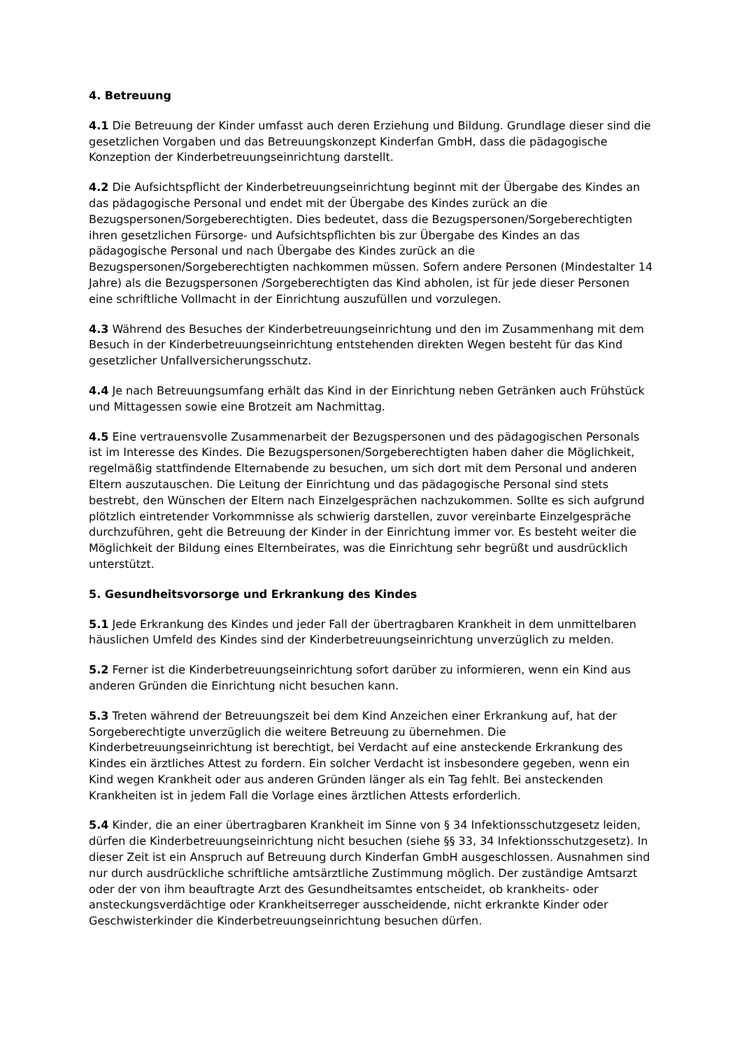4. Betreuung
4.1 Die Betreuung der Kinder umfasst auch deren Erziehung und Bildung. Grundlage dieser sind die gesetzlichen Vorgaben und das Betreuungskonzept Kinderfan GmbH, dass die pädagogische Konzeption der Kinderbetreuungseinrichtung darstellt.
4.2 Die Aufsichtspflicht der Kinderbetreuungseinrichtung beginnt mit der Übergabe des Kindes an das pädagogische Personal und endet mit der Übergabe des Kindes zurück an die Bezugspersonen/Sorgeberechtigten. Dies bedeutet, dass die Bezugspersonen/Sorgeberechtigten ihren gesetzlichen Fürsorge- und Aufsichtspflichten bis zur Übergabe des Kindes an das pädagogische Personal und nach Übergabe des Kindes zurück an die Bezugspersonen/Sorgeberechtigten nachkommen müssen. Sofern andere Personen (Mindestalter 14 Jahre) als die Bezugspersonen /Sorgeberechtigten das Kind abholen, ist für jede dieser Personen eine schriftliche Vollmacht in der Einrichtung auszufüllen und vorzulegen.
4.3 Während des Besuches der Kinderbetreuungseinrichtung und den im Zusammenhang mit dem Besuch in der Kinderbetreuungseinrichtung entstehenden direkten Wegen besteht für das Kind gesetzlicher Unfallversicherungsschutz.
4.4 Je nach Betreuungsumfang erhält das Kind in der Einrichtung neben Getränken auch Frühstück und Mittagessen sowie eine Brotzeit am Nachmittag.
4.5 Eine vertrauensvolle Zusammenarbeit der Bezugspersonen und des pädagogischen Personals ist im Interesse des Kindes. Die Bezugspersonen/Sorgeberechtigten haben daher die Möglichkeit, regelmäßig stattfindende Elternabende zu besuchen, um sich dort mit dem Personal und anderen Eltern auszutauschen. Die Leitung der Einrichtung und das pädagogische Personal sind stets bestrebt, den Wünschen der Eltern nach Einzelgesprächen nachzukommen. Sollte es sich aufgrund plötzlich eintretender Vorkommnisse als schwierig darstellen, zuvor vereinbarte Einzelgespräche durchzuführen, geht die Betreuung der Kinder in der Einrichtung immer vor. Es besteht weiter die Möglichkeit der Bildung eines Elternbeirates, was die Einrichtung sehr begrüßt und ausdrücklich unterstützt.
5. Gesundheitsvorsorge und Erkrankung des Kindes
5.1 Jede Erkrankung des Kindes und jeder Fall der übertragbaren Krankheit in dem unmittelbaren häuslichen Umfeld des Kindes sind der Kinderbetreuungseinrichtung unverzüglich zu melden.
5.2 Ferner ist die Kinderbetreuungseinrichtung sofort darüber zu informieren, wenn ein Kind aus anderen Gründen die Einrichtung nicht besuchen kann.
5.3 Treten während der Betreuungszeit bei dem Kind Anzeichen einer Erkrankung auf, hat der Sorgeberechtigte unverzüglich die weitere Betreuung zu übernehmen. Die Kinderbetreuungseinrichtung ist berechtigt, bei Verdacht auf eine ansteckende Erkrankung des Kindes ein ärztliches Attest zu fordern. Ein solcher Verdacht ist insbesondere gegeben, wenn ein Kind wegen Krankheit oder aus anderen Gründen länger als ein Tag fehlt. Bei ansteckenden Krankheiten ist in jedem Fall die Vorlage eines ärztlichen Attests erforderlich.
5.4 Kinder, die an einer übertragbaren Krankheit im Sinne von § 34 Infektionsschutzgesetz leiden, dürfen die Kinderbetreuungseinrichtung nicht besuchen (siehe §§ 33, 34 Infektionsschutzgesetz). In dieser Zeit ist ein Anspruch auf Betreuung durch Kinderfan GmbH ausgeschlossen. Ausnahmen sind nur durch ausdrückliche schriftliche amtsärztliche Zustimmung möglich. Der zuständige Amtsarzt oder der von ihm beauftragte Arzt des Gesundheitsamtes entscheidet, ob krankheits- oder ansteckungsverdächtige oder Krankheitserreger ausscheidende, nicht erkrankte Kinder oder Geschwisterkinder die Kinderbetreuungseinrichtung besuchen dürfen.